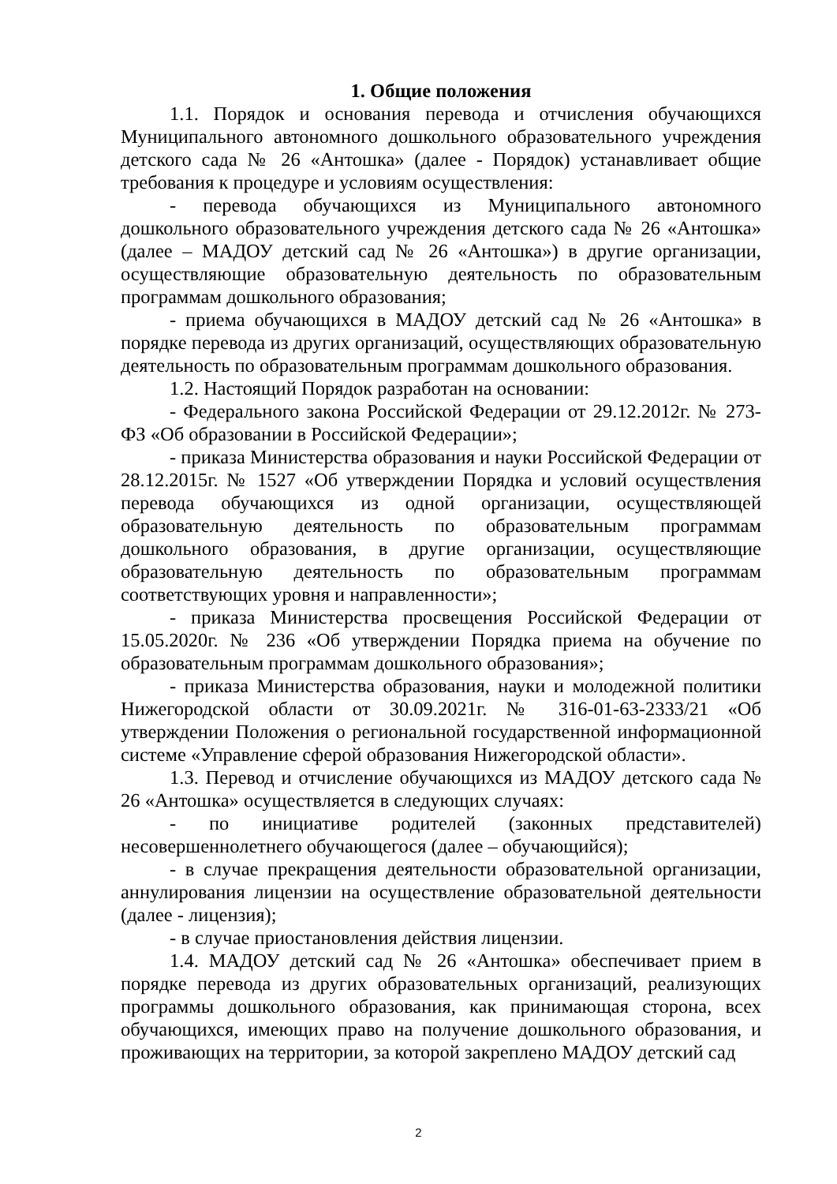1. Общие положения
1.1. Порядок и основания перевода и отчисления обучающихся Муниципального автономного дошкольного образовательного учреждения детского сада № 26 «Антошка» (далее - Порядок) устанавливает общие требования к процедуре и условиям осуществления:
- перевода обучающихся из Муниципального автономного дошкольного образовательного учреждения детского сада № 26 «Антошка» (далее – МАДОУ детский сад № 26 «Антошка») в другие организации, осуществляющие образовательную деятельность по образовательным программам дошкольного образования;
- приема обучающихся в МАДОУ детский сад № 26 «Антошка» в порядке перевода из других организаций, осуществляющих образовательную деятельность по образовательным программам дошкольного образования.
1.2. Настоящий Порядок разработан на основании:
- Федерального закона Российской Федерации от 29.12.2012г. № 273-ФЗ «Об образовании в Российской Федерации»;
- приказа Министерства образования и науки Российской Федерации от 28.12.2015г. № 1527 «Об утверждении Порядка и условий осуществления перевода обучающихся из одной организации, осуществляющей образовательную деятельность по образовательным программам дошкольного образования, в другие организации, осуществляющие образовательную деятельность по образовательным программам соответствующих уровня и направленности»;
- приказа Министерства просвещения Российской Федерации от 15.05.2020г. № 236 «Об утверждении Порядка приема на обучение по образовательным программам дошкольного образования»;
- приказа Министерства образования, науки и молодежной политики Нижегородской области от 30.09.2021г. № 316-01-63-2333/21 «Об утверждении Положения о региональной государственной информационной системе «Управление сферой образования Нижегородской области».
1.3. Перевод и отчисление обучающихся из МАДОУ детского сада № 26 «Антошка» осуществляется в следующих случаях:
- по инициативе родителей (законных представителей) несовершеннолетнего обучающегося (далее – обучающийся);
- в случае прекращения деятельности образовательной организации, аннулирования лицензии на осуществление образовательной деятельности (далее - лицензия);
- в случае приостановления действия лицензии.
1.4. МАДОУ детский сад № 26 «Антошка» обеспечивает прием в порядке перевода из других образовательных организаций, реализующих программы дошкольного образования, как принимающая сторона, всех обучающихся, имеющих право на получение дошкольного образования, и проживающих на территории, за которой закреплено МАДОУ детский сад
2